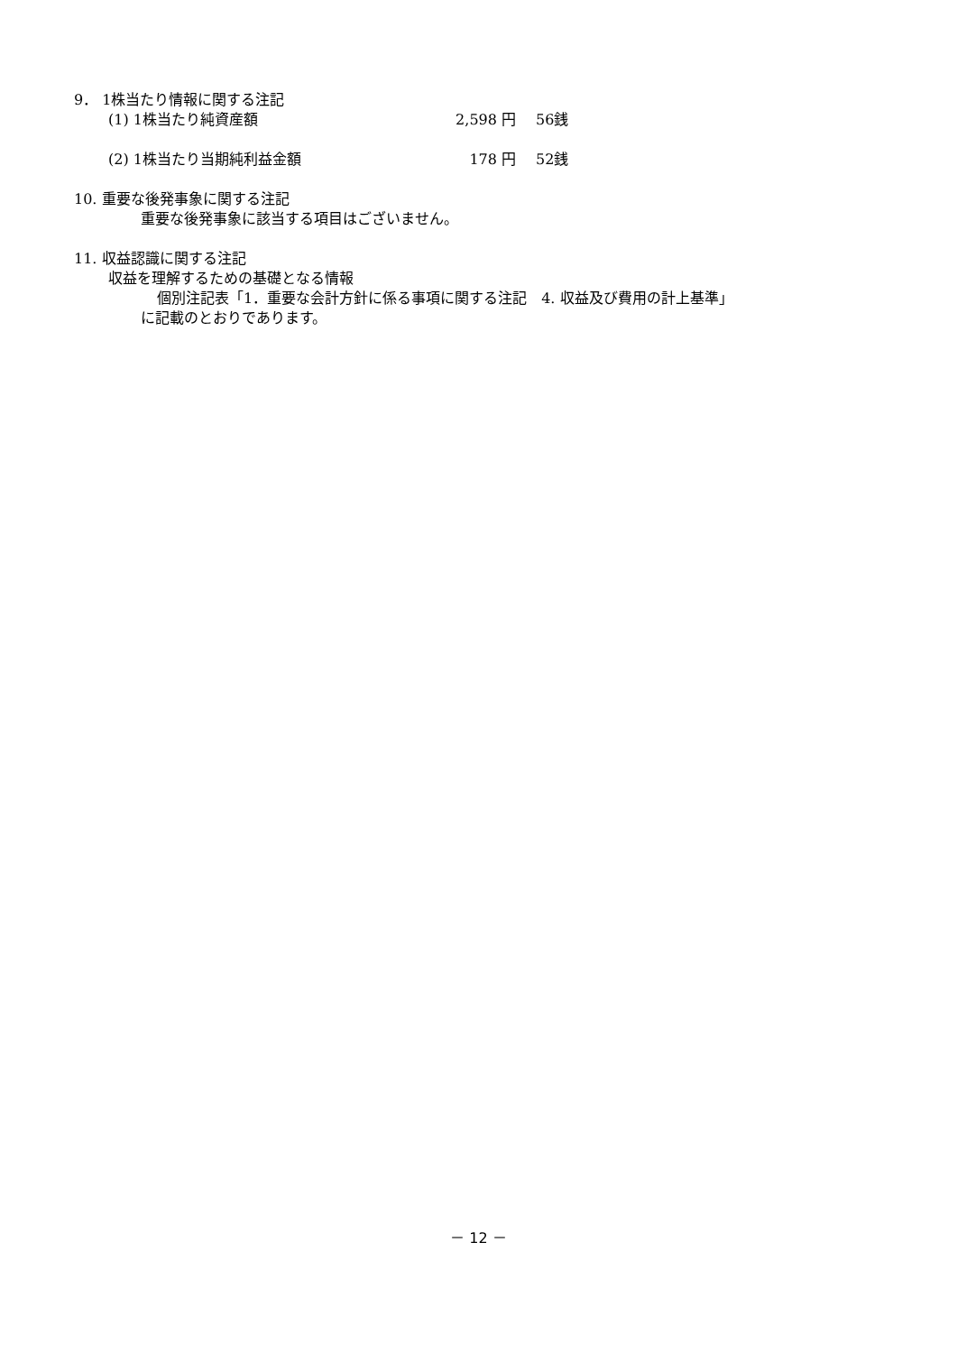9． 1株当たり情報に関する注記
(1) 1株当たり純資産額 2,598 円 56銭
(2) 1株当たり当期純利益金額 178 円 52銭
10. 重要な後発事象に関する注記
重要な後発事象に該当する項目はございません。
11. 収益認識に関する注記
収益を理解するための基礎となる情報
個別注記表「1．重要な会計方針に係る事項に関する注記　4. 収益及び費用の計上基準」
に記載のとおりであります。
－ 12 －